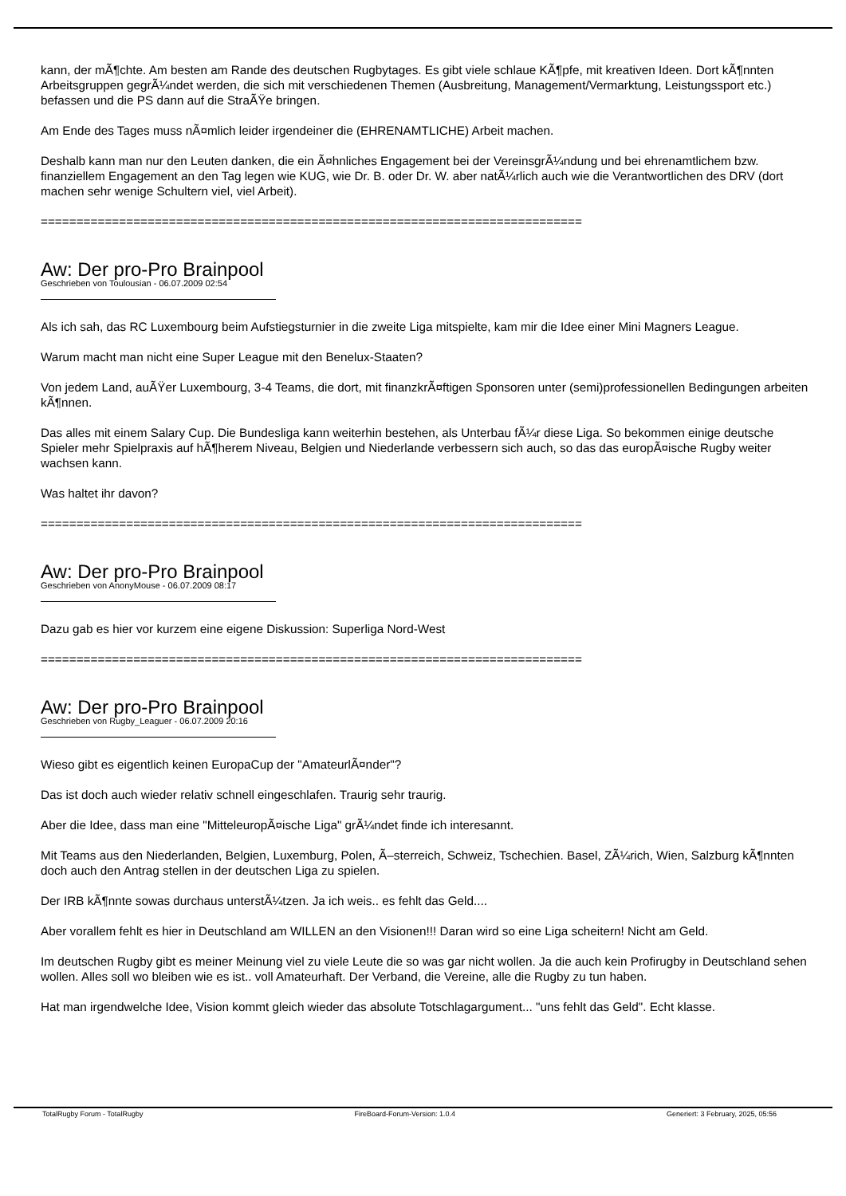kann, der mÃ¶chte. Am besten am Rande des deutschen Rugbytages. Es gibt viele schlaue KÃ¶pfe, mit kreativen Ideen. Dort kÃ¶nnten Arbeitsgruppen gegrÃ¼ndet werden, die sich mit verschiedenen Themen (Ausbreitung, Management/Vermarktung, Leistungssport etc.) befassen und die PS dann auf die StraÃŸe bringen.
Am Ende des Tages muss nÃ¤mlich leider irgendeiner die (EHRENAMTLICHE) Arbeit machen.
Deshalb kann man nur den Leuten danken, die ein Ã¤hnliches Engagement bei der VereinsgrÃ¼ndung und bei ehrenamtlichem bzw. finanziellem Engagement an den Tag legen wie KUG, wie Dr. B. oder Dr. W. aber natÃ¼rlich auch wie die Verantwortlichen des DRV (dort machen sehr wenige Schultern viel, viel Arbeit).
============================================================================
Aw: Der pro-Pro Brainpool
Geschrieben von Toulousian - 06.07.2009 02:54
Als ich sah, das RC Luxembourg beim Aufstiegsturnier in die zweite Liga mitspielte, kam mir die Idee einer Mini Magners League.
Warum macht man nicht eine Super League mit den Benelux-Staaten?
Von jedem Land, auÃŸer Luxembourg, 3-4 Teams, die dort, mit finanzkrÃ¤ftigen Sponsoren unter (semi)professionellen Bedingungen arbeiten kÃ¶nnen.
Das alles mit einem Salary Cup. Die Bundesliga kann weiterhin bestehen, als Unterbau fÃ¼r diese Liga. So bekommen einige deutsche Spieler mehr Spielpraxis auf hÃ¶herem Niveau, Belgien und Niederlande verbessern sich auch, so das das europÃ¤ische Rugby weiter wachsen kann.
Was haltet ihr davon?
============================================================================
Aw: Der pro-Pro Brainpool
Geschrieben von AnonyMouse - 06.07.2009 08:17
Dazu gab es hier vor kurzem eine eigene Diskussion: Superliga Nord-West
============================================================================
Aw: Der pro-Pro Brainpool
Geschrieben von Rugby_Leaguer - 06.07.2009 20:16
Wieso gibt es eigentlich keinen EuropaCup der "AmateurlÃ¤nder"?
Das ist doch auch wieder relativ schnell eingeschlafen. Traurig sehr traurig.
Aber die Idee, dass man eine "MitteleuropÃ¤ische Liga" grÃ¼ndet finde ich interesannt.
Mit Teams aus den Niederlanden, Belgien, Luxemburg, Polen, Ã–sterreich, Schweiz, Tschechien. Basel, ZÃ¼rich, Wien, Salzburg kÃ¶nnten doch auch den Antrag stellen in der deutschen Liga zu spielen.
Der IRB kÃ¶nnte sowas durchaus unterstÃ¼tzen. Ja ich weis.. es fehlt das Geld....
Aber vorallem fehlt es hier in Deutschland am WILLEN an den Visionen!!! Daran wird so eine Liga scheitern! Nicht am Geld.
Im deutschen Rugby gibt es meiner Meinung viel zu viele Leute die so was gar nicht wollen. Ja die auch kein Profirugby in Deutschland sehen wollen. Alles soll wo bleiben wie es ist.. voll Amateurhaft. Der Verband, die Vereine, alle die Rugby zu tun haben.
Hat man irgendwelche Idee, Vision kommt gleich wieder das absolute Totschlagargument... "uns fehlt das Geld". Echt klasse.
TotalRugby Forum - TotalRugby FireBoard-Forum-Version: 1.0.4 Generiert: 3 February, 2025, 05:56